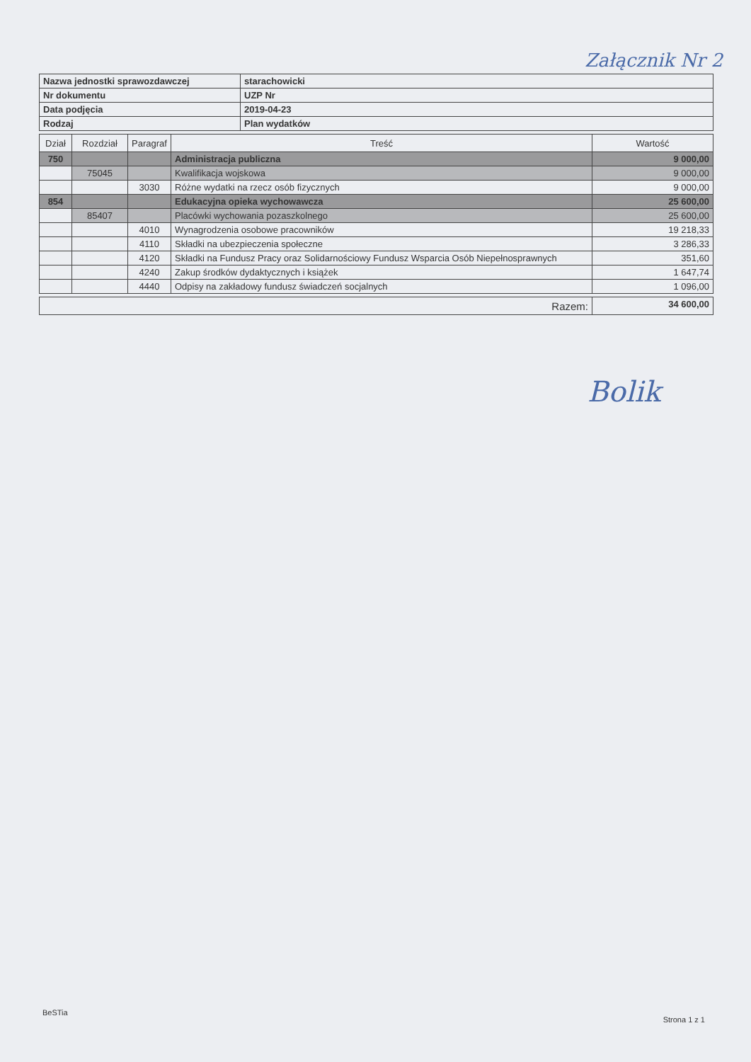Załącznik Nr 2
| Nazwa jednostki sprawozdawczej | starachowicki |
| Nr dokumentu | UZP Nr |
| Data podjęcia | 2019-04-23 |
| Rodzaj | Plan wydatków |
| Dział | Rozdział | Paragraf | Treść | Wartość |
| --- | --- | --- | --- | --- |
| 750 | | | Administracja publiczna | 9 000,00 |
| | 75045 | | Kwalifikacja wojskowa | 9 000,00 |
| | | 3030 | Różne wydatki na rzecz osób fizycznych | 9 000,00 |
| 854 | | | Edukacyjna opieka wychowawcza | 25 600,00 |
| | 85407 | | Placówki wychowania pozaszkolnego | 25 600,00 |
| | | 4010 | Wynagrodzenia osobowe pracowników | 19 218,33 |
| | | 4110 | Składki na ubezpieczenia społeczne | 3 286,33 |
| | | 4120 | Składki na Fundusz Pracy oraz Solidarnościowy Fundusz Wsparcia Osób Niepełnosprawnych | 351,60 |
| | | 4240 | Zakup środków dydaktycznych i książek | 1 647,74 |
| | | 4440 | Odpisy na zakładowy fundusz świadczeń socjalnych | 1 096,00 |
| Razem: | 34 600,00 |
Bolik
BeSTia Strona 1 z 1